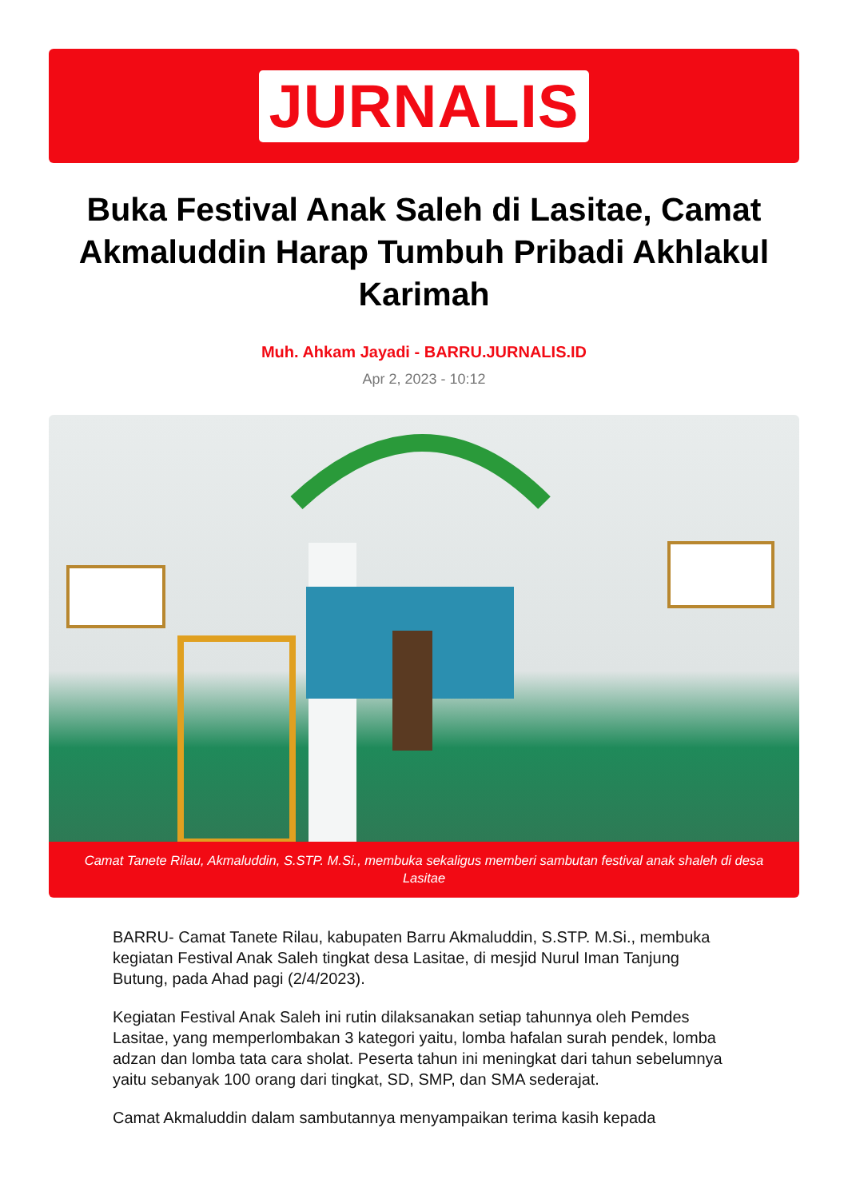JURNALIS
Buka Festival Anak Saleh di Lasitae, Camat Akmaluddin Harap Tumbuh Pribadi Akhlakul Karimah
Muh. Ahkam Jayadi - BARRU.JURNALIS.ID
Apr 2, 2023 - 10:12
Camat Tanete Rilau, Akmaluddin, S.STP. M.Si., membuka sekaligus memberi sambutan festival anak shaleh di desa Lasitae
BARRU- Camat Tanete Rilau, kabupaten Barru Akmaluddin, S.STP. M.Si., membuka kegiatan Festival Anak Saleh tingkat desa Lasitae, di mesjid Nurul Iman Tanjung Butung, pada Ahad pagi (2/4/2023).
Kegiatan Festival Anak Saleh ini rutin dilaksanakan setiap tahunnya oleh Pemdes Lasitae, yang memperlombakan 3 kategori yaitu, lomba hafalan surah pendek, lomba adzan dan lomba tata cara sholat. Peserta tahun ini meningkat dari tahun sebelumnya yaitu sebanyak 100 orang dari tingkat, SD, SMP, dan SMA sederajat.
Camat Akmaluddin dalam sambutannya menyampaikan terima kasih kepada